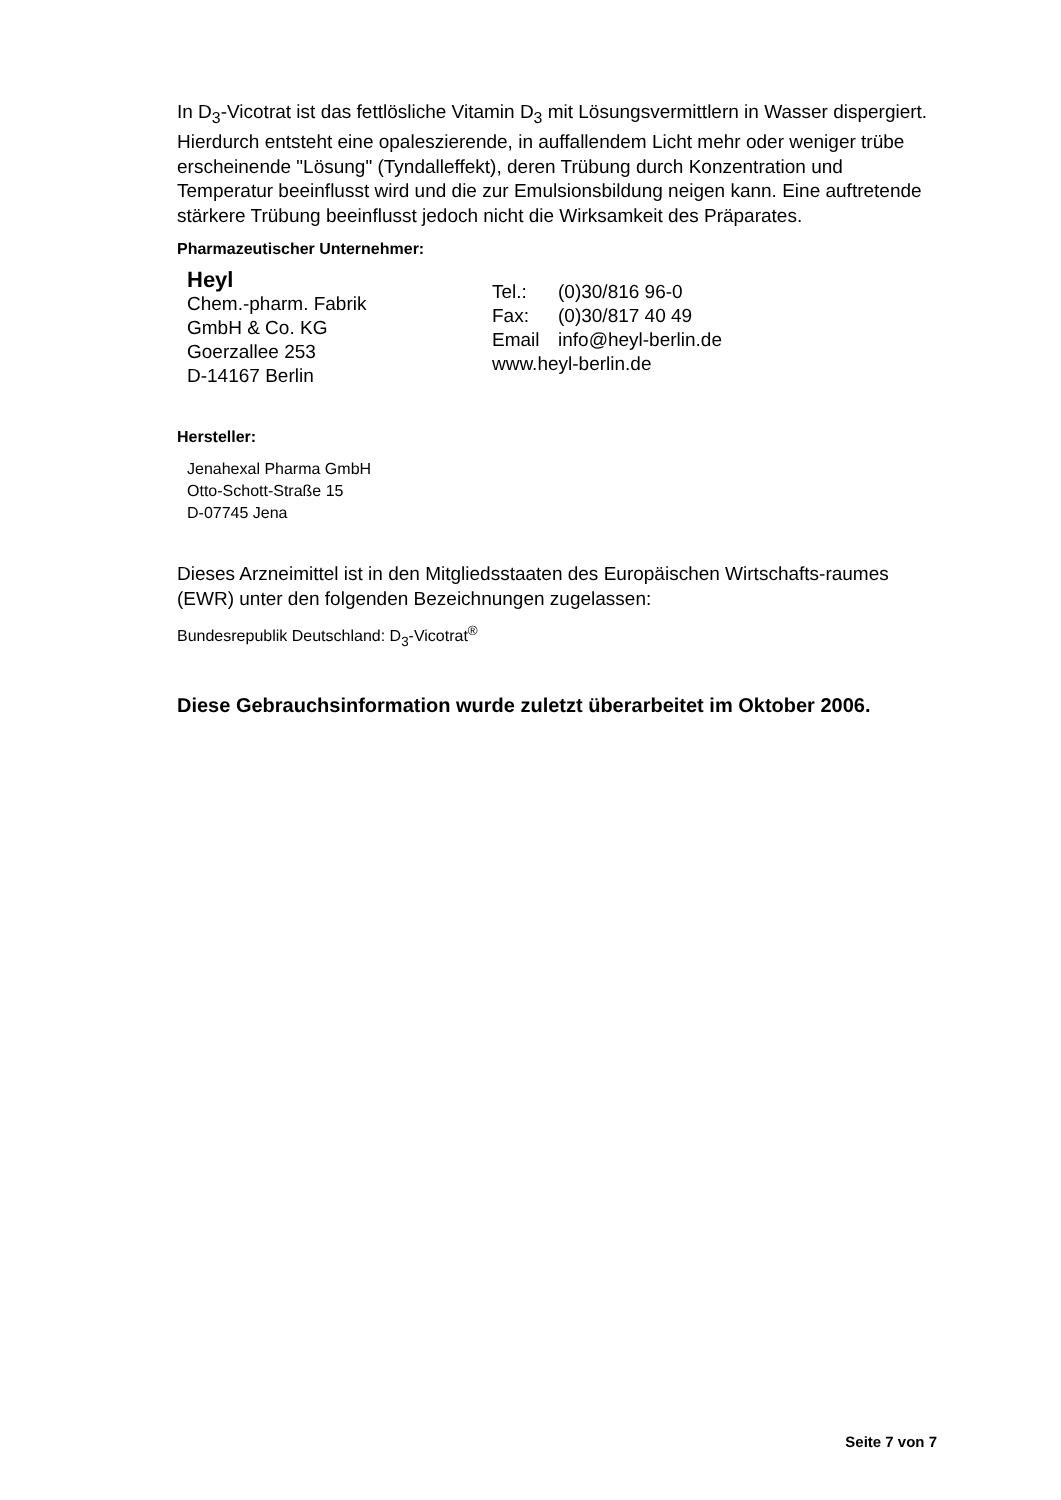In D<sub>3</sub>-Vicotrat ist das fettlösliche Vitamin D<sub>3</sub> mit Lösungsvermittlern in Wasser dispergiert. Hierdurch entsteht eine opaleszierende, in auffallendem Licht mehr oder weniger trübe erscheinende "Lösung" (Tyndalleffekt), deren Trübung durch Konzentration und Temperatur beeinflusst wird und die zur Emulsionsbildung neigen kann. Eine auftretende stärkere Trübung beeinflusst jedoch nicht die Wirksamkeit des Präparates.
Pharmazeutischer Unternehmer:
Heyl
Chem.-pharm. Fabrik
GmbH & Co. KG
Goerzallee 253
D-14167 Berlin
Tel.: (0)30/816 96-0
Fax: (0)30/817 40 49
Email info@heyl-berlin.de
www.heyl-berlin.de
Hersteller:
Jenahexal Pharma GmbH
Otto-Schott-Straße 15
D-07745 Jena
Dieses Arzneimittel ist in den Mitgliedsstaaten des Europäischen Wirtschafts-raumes (EWR) unter den folgenden Bezeichnungen zugelassen:
Bundesrepublik Deutschland: D<sub>3</sub>-Vicotrat<sup>®</sup>
Diese Gebrauchsinformation wurde zuletzt überarbeitet im Oktober 2006.
Seite 7 von 7